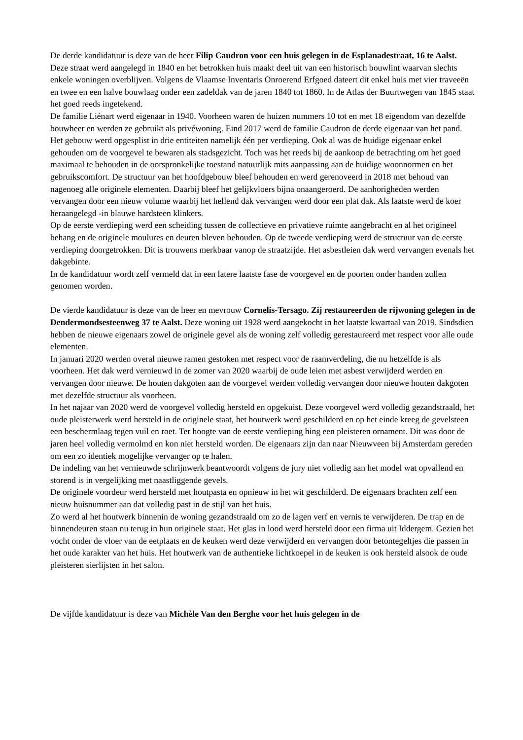De derde kandidatuur is deze van de heer Filip Caudron voor een huis gelegen in de Esplanadestraat, 16 te Aalst. Deze straat werd aangelegd in 1840 en het betrokken huis maakt deel uit van een historisch bouwlint waarvan slechts enkele woningen overblijven. Volgens de Vlaamse Inventaris Onroerend Erfgoed dateert dit enkel huis met vier traveeën en twee en een halve bouwlaag onder een zadeldak van de jaren 1840 tot 1860. In de Atlas der Buurtwegen van 1845 staat het goed reeds ingetekend.
De familie Liénart werd eigenaar in 1940. Voorheen waren de huizen nummers 10 tot en met 18 eigendom van dezelfde bouwheer en werden ze gebruikt als privéwoning. Eind 2017 werd de familie Caudron de derde eigenaar van het pand. Het gebouw werd opgesplist in drie entiteiten namelijk één per verdieping. Ook al was de huidige eigenaar enkel gehouden om de voorgevel te bewaren als stadsgezicht. Toch was het reeds bij de aankoop de betrachting om het goed maximaal te behouden in de oorspronkelijke toestand natuurlijk mits aanpassing aan de huidige woonnormen en het gebruikscomfort. De structuur van het hoofdgebouw bleef behouden en werd gerenoveerd in 2018 met behoud van nagenoeg alle originele elementen. Daarbij bleef het gelijkvloers bijna onaangeroerd. De aanhorigheden werden vervangen door een nieuw volume waarbij het hellend dak vervangen werd door een plat dak. Als laatste werd de koer heraangelegd -in blauwe hardsteen klinkers.
Op de eerste verdieping werd een scheiding tussen de collectieve en privatieve ruimte aangebracht en al het origineel behang en de originele moulures en deuren bleven behouden. Op de tweede verdieping werd de structuur van de eerste verdieping doorgetrokken. Dit is trouwens merkbaar vanop de straatzijde. Het asbestleien dak werd vervangen evenals het dakgebinte.
In de kandidatuur wordt zelf vermeld dat in een latere laatste fase de voorgevel en de poorten onder handen zullen genomen worden.
De vierde kandidatuur is deze van de heer en mevrouw Cornelis-Tersago. Zij restaureerden de rijwoning gelegen in de Dendermondsesteenweg 37 te Aalst. Deze woning uit 1928 werd aangekocht in het laatste kwartaal van 2019. Sindsdien hebben de nieuwe eigenaars zowel de originele gevel als de woning zelf volledig gerestaureerd met respect voor alle oude elementen.
In januari 2020 werden overal nieuwe ramen gestoken met respect voor de raamverdeling, die nu hetzelfde is als voorheen. Het dak werd vernieuwd in de zomer van 2020 waarbij de oude leien met asbest verwijderd werden en vervangen door nieuwe. De houten dakgoten aan de voorgevel werden volledig vervangen door nieuwe houten dakgoten met dezelfde structuur als voorheen.
In het najaar van 2020 werd de voorgevel volledig hersteld en opgekuist. Deze voorgevel werd volledig gezandstraald, het oude pleisterwerk werd hersteld in de originele staat, het houtwerk werd geschilderd en op het einde kreeg de gevelsteen een beschermlaag tegen vuil en roet. Ter hoogte van de eerste verdieping hing een pleisteren ornament. Dit was door de jaren heel volledig vermolmd en kon niet hersteld worden. De eigenaars zijn dan naar Nieuwveen bij Amsterdam gereden om een zo identiek mogelijke vervanger op te halen.
De indeling van het vernieuwde schrijnwerk beantwoordt volgens de jury niet volledig aan het model wat opvallend en storend is in vergelijking met naastliggende gevels.
De originele voordeur werd hersteld met houtpasta en opnieuw in het wit geschilderd. De eigenaars brachten zelf een nieuw huisnummer aan dat volledig past in de stijl van het huis.
Zo werd al het houtwerk binnenin de woning gezandstraald om zo de lagen verf en vernis te verwijderen. De trap en de binnendeuren staan nu terug in hun originele staat. Het glas in lood werd hersteld door een firma uit Iddergem. Gezien het vocht onder de vloer van de eetplaats en de keuken werd deze verwijderd en vervangen door betontegeltjes die passen in het oude karakter van het huis. Het houtwerk van de authentieke lichtkoepel in de keuken is ook hersteld alsook de oude pleisteren sierlijsten in het salon.
De vijfde kandidatuur is deze van Michèle Van den Berghe voor het huis gelegen in de